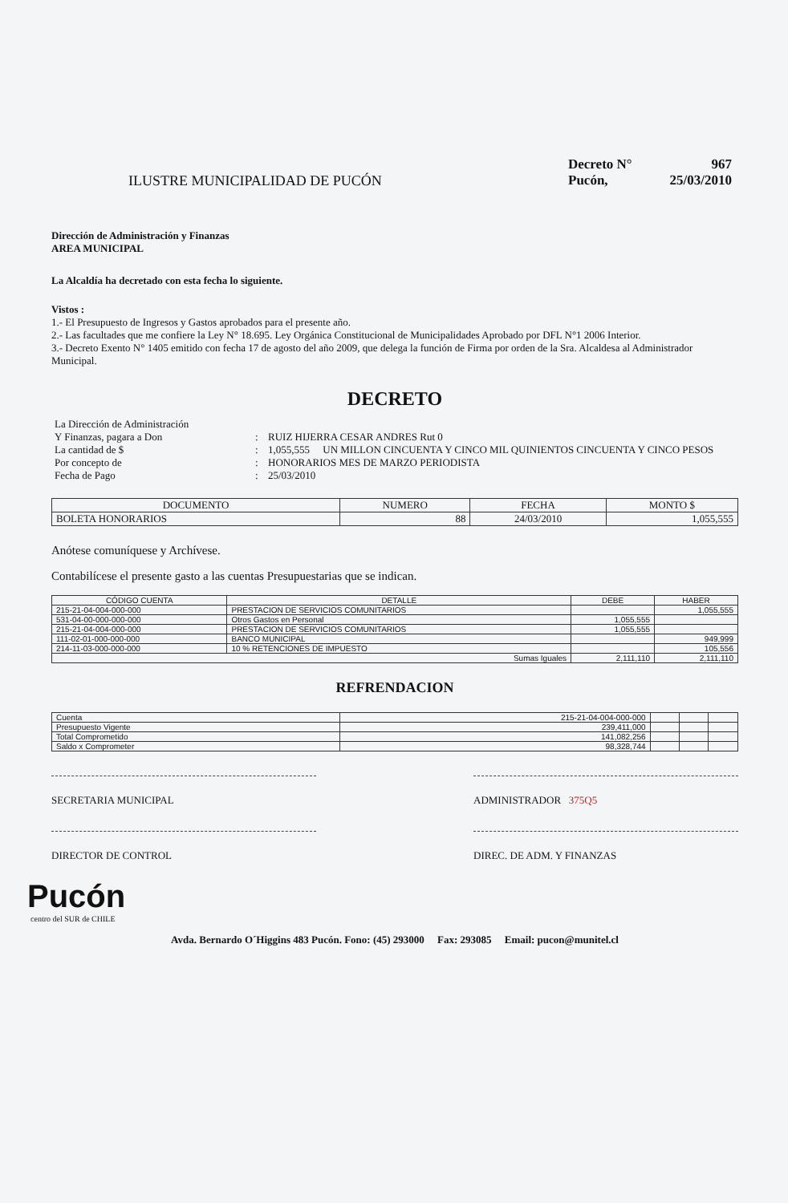ILUSTRE MUNICIPALIDAD DE PUCÓN
Decreto N° 967
Pucón, 25/03/2010
Dirección de Administración y Finanzas
AREA MUNICIPAL
La Alcaldía ha decretado con esta fecha lo siguiente.
Vistos :
1.- El Presupuesto de Ingresos y Gastos aprobados para el presente año.
2.- Las facultades que me confiere la Ley N° 18.695. Ley Orgánica Constitucional de Municipalidades Aprobado por DFL N°1 2006 Interior.
3.- Decreto Exento N° 1405 emitido con fecha 17 de agosto del año 2009, que delega la función de Firma por orden de la Sra. Alcaldesa al Administrador Municipal.
DECRETO
La Dirección de Administración
Y Finanzas, pagara a Don
:
RUIZ HIJERRA CESAR ANDRES Rut 0
La cantidad de $
:
1,055,555 UN MILLON CINCUENTA Y CINCO MIL QUINIENTOS CINCUENTA Y CINCO PESOS
Por concepto de
:
HONORARIOS MES DE MARZO PERIODISTA
Fecha de Pago
:
25/03/2010
| DOCUMENTO | NUMERO | FECHA | MONTO $ |
| --- | --- | --- | --- |
| BOLETA HONORARIOS | 88 | 24/03/2010 | 1,055,555 |
Anótese comuníquese y Archívese.
Contabilícese el presente gasto a las cuentas Presupuestarias que se indican.
| CÓDIGO CUENTA | DETALLE | DEBE | HABER |
| --- | --- | --- | --- |
| 215-21-04-004-000-000 | PRESTACION DE SERVICIOS COMUNITARIOS | | 1,055,555 |
| 531-04-00-000-000-000 | Otros Gastos en Personal | 1,055,555 | |
| 215-21-04-004-000-000 | PRESTACION DE SERVICIOS COMUNITARIOS | 1,055,555 | |
| 111-02-01-000-000-000 | BANCO MUNICIPAL | | 949,999 |
| 214-11-03-000-000-000 | 10 % RETENCIONES DE IMPUESTO | | 105,556 |
| Sumas Iguales | | 2,111,110 | 2,111,110 |
REFRENDACION
| Cuenta | 215-21-04-004-000-000 | | | |
| Presupuesto Vigente | 239,411,000 | | | |
| Total Comprometido | 141,082,256 | | | |
| Saldo x Comprometer | 98,328,744 | | | |
SECRETARIA MUNICIPAL ADMINISTRADOR 375Q5
DIRECTOR DE CONTROL DIREC. DE ADM. Y FINANZAS
Pucón
centro del SUR de CHILE
Avda. Bernardo O´Higgins 483 Pucón. Fono: (45) 293000 Fax: 293085 Email: pucon@munitel.cl